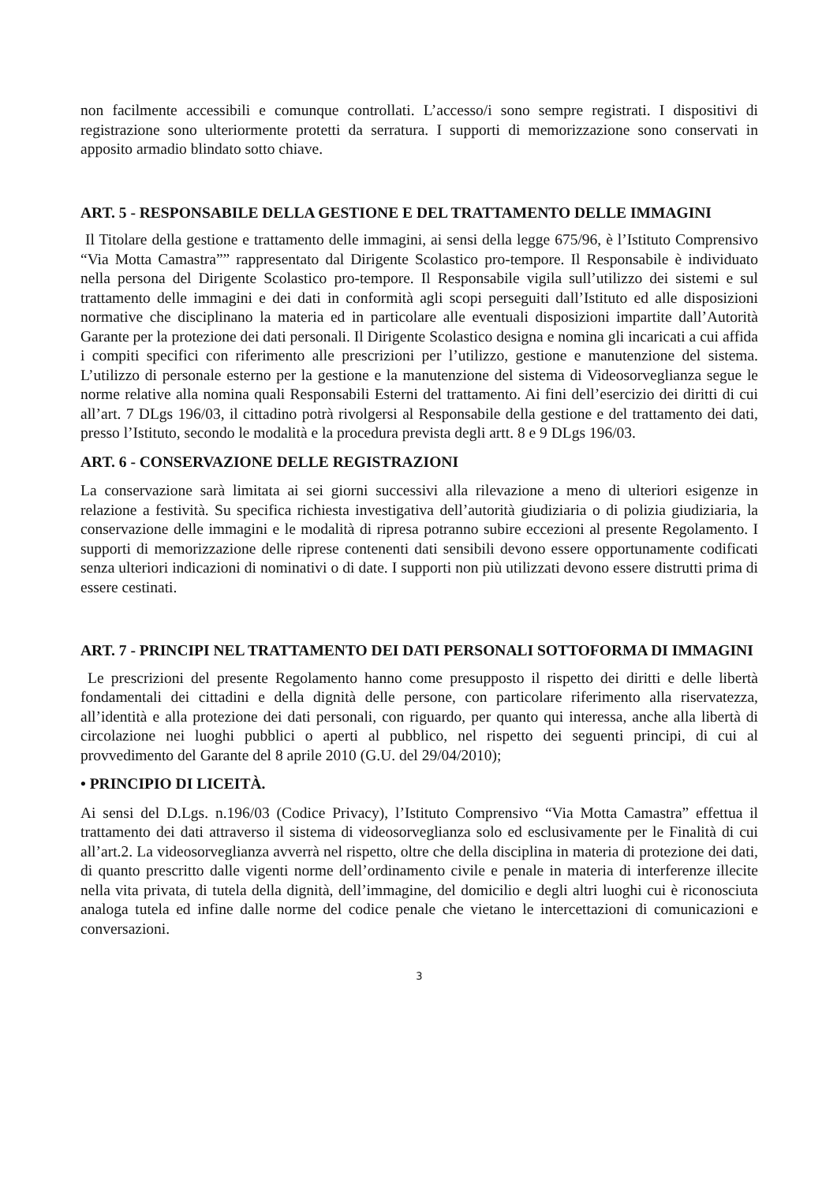non facilmente accessibili e comunque controllati. L’accesso/i sono sempre registrati. I dispositivi di registrazione sono ulteriormente protetti da serratura. I supporti di memorizzazione sono conservati in apposito armadio blindato sotto chiave.
ART. 5 - RESPONSABILE DELLA GESTIONE E DEL TRATTAMENTO DELLE IMMAGINI
Il Titolare della gestione e trattamento delle immagini, ai sensi della legge 675/96, è l’Istituto Comprensivo “Via Motta Camastra”” rappresentato dal Dirigente Scolastico pro-tempore. Il Responsabile è individuato nella persona del Dirigente Scolastico pro-tempore. Il Responsabile vigila sull’utilizzo dei sistemi e sul trattamento delle immagini e dei dati in conformità agli scopi perseguiti dall’Istituto ed alle disposizioni normative che disciplinano la materia ed in particolare alle eventuali disposizioni impartite dall’Autorità Garante per la protezione dei dati personali. Il Dirigente Scolastico designa e nomina gli incaricati a cui affida i compiti specifici con riferimento alle prescrizioni per l’utilizzo, gestione e manutenzione del sistema. L’utilizzo di personale esterno per la gestione e la manutenzione del sistema di Videosorveglianza segue le norme relative alla nomina quali Responsabili Esterni del trattamento. Ai fini dell’esercizio dei diritti di cui all’art. 7 DLgs 196/03, il cittadino potrà rivolgersi al Responsabile della gestione e del trattamento dei dati, presso l’Istituto, secondo le modalità e la procedura prevista degli artt. 8 e 9 DLgs 196/03.
ART. 6 - CONSERVAZIONE DELLE REGISTRAZIONI
La conservazione sarà limitata ai sei giorni successivi alla rilevazione a meno di ulteriori esigenze in relazione a festività. Su specifica richiesta investigativa dell’autorità giudiziaria o di polizia giudiziaria, la conservazione delle immagini e le modalità di ripresa potranno subire eccezioni al presente Regolamento. I supporti di memorizzazione delle riprese contenenti dati sensibili devono essere opportunamente codificati senza ulteriori indicazioni di nominativi o di date. I supporti non più utilizzati devono essere distrutti prima di essere cestinati.
ART. 7 - PRINCIPI NEL TRATTAMENTO DEI DATI PERSONALI SOTTOFORMA DI IMMAGINI
Le prescrizioni del presente Regolamento hanno come presupposto il rispetto dei diritti e delle libertà fondamentali dei cittadini e della dignità delle persone, con particolare riferimento alla riservatezza, all’identità e alla protezione dei dati personali, con riguardo, per quanto qui interessa, anche alla libertà di circolazione nei luoghi pubblici o aperti al pubblico, nel rispetto dei seguenti principi, di cui al provvedimento del Garante del 8 aprile 2010 (G.U. del 29/04/2010);
• PRINCIPIO DI LICEITÀ.
Ai sensi del D.Lgs. n.196/03 (Codice Privacy), l’Istituto Comprensivo “Via Motta Camastra” effettua il trattamento dei dati attraverso il sistema di videosorveglianza solo ed esclusivamente per le Finalità di cui all’art.2. La videosorveglianza avverrà nel rispetto, oltre che della disciplina in materia di protezione dei dati, di quanto prescritto dalle vigenti norme dell’ordinamento civile e penale in materia di interferenze illecite nella vita privata, di tutela della dignità, dell’immagine, del domicilio e degli altri luoghi cui è riconosciuta analoga tutela ed infine dalle norme del codice penale che vietano le intercettazioni di comunicazioni e conversazioni.
3